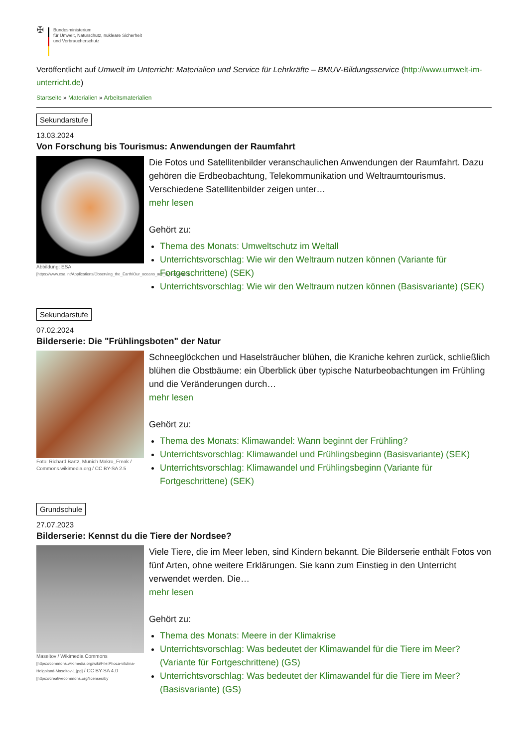✠
Bundesministerium
für Umwelt, Naturschutz, nukleare Sicherheit
und Verbraucherschutz
Veröffentlicht auf Umwelt im Unterricht: Materialien und Service für Lehrkräfte – BMUV-Bildungsservice (http://www.umwelt-im-unterricht.de)
Startseite » Materialien » Arbeitsmaterialien
Sekundarstufe
13.03.2024
Von Forschung bis Tourismus: Anwendungen der Raumfahrt
Abbildung: ESA
[https://www.esa.int/Applications/Observing_the_Earth/Our_oceans_are_in_hot_water]
Die Fotos und Satellitenbilder veranschaulichen Anwendungen der Raumfahrt. Dazu gehören die Erdbeobachtung, Telekommunikation und Weltraumtourismus. Verschiedene Satellitenbilder zeigen unter…
mehr lesen
Gehört zu:
Thema des Monats: Umweltschutz im Weltall
Unterrichtsvorschlag: Wie wir den Weltraum nutzen können (Variante für Fortgeschrittene) (SEK)
Unterrichtsvorschlag: Wie wir den Weltraum nutzen können (Basisvariante) (SEK)
Sekundarstufe
07.02.2024
Bilderserie: Die "Frühlingsboten" der Natur
Foto: Richard Bartz, Munich Makro_Freak / Commons.wikimedia.org / CC BY-SA 2.5
Schneeglöckchen und Haselsträucher blühen, die Kraniche kehren zurück, schließlich blühen die Obstbäume: ein Überblick über typische Naturbeobachtungen im Frühling und die Veränderungen durch…
mehr lesen
Gehört zu:
Thema des Monats: Klimawandel: Wann beginnt der Frühling?
Unterrichtsvorschlag: Klimawandel und Frühlingsbeginn (Basisvariante) (SEK)
Unterrichtsvorschlag: Klimawandel und Frühlingsbeginn (Variante für Fortgeschrittene) (SEK)
Grundschule
27.07.2023
Bilderserie: Kennst du die Tiere der Nordsee?
Maseltov / Wikimedia Commons
[https://commons.wikimedia.org/wiki/File:Phoca-vitulina-Helgoland-Maseltov-1.jpg] / CC BY-SA 4.0
[https://creativecommons.org/licenses/by
Viele Tiere, die im Meer leben, sind Kindern bekannt. Die Bilderserie enthält Fotos von fünf Arten, ohne weitere Erklärungen. Sie kann zum Einstieg in den Unterricht verwendet werden. Die…
mehr lesen
Gehört zu:
Thema des Monats: Meere in der Klimakrise
Unterrichtsvorschlag: Was bedeutet der Klimawandel für die Tiere im Meer? (Variante für Fortgeschrittene) (GS)
Unterrichtsvorschlag: Was bedeutet der Klimawandel für die Tiere im Meer? (Basisvariante) (GS)